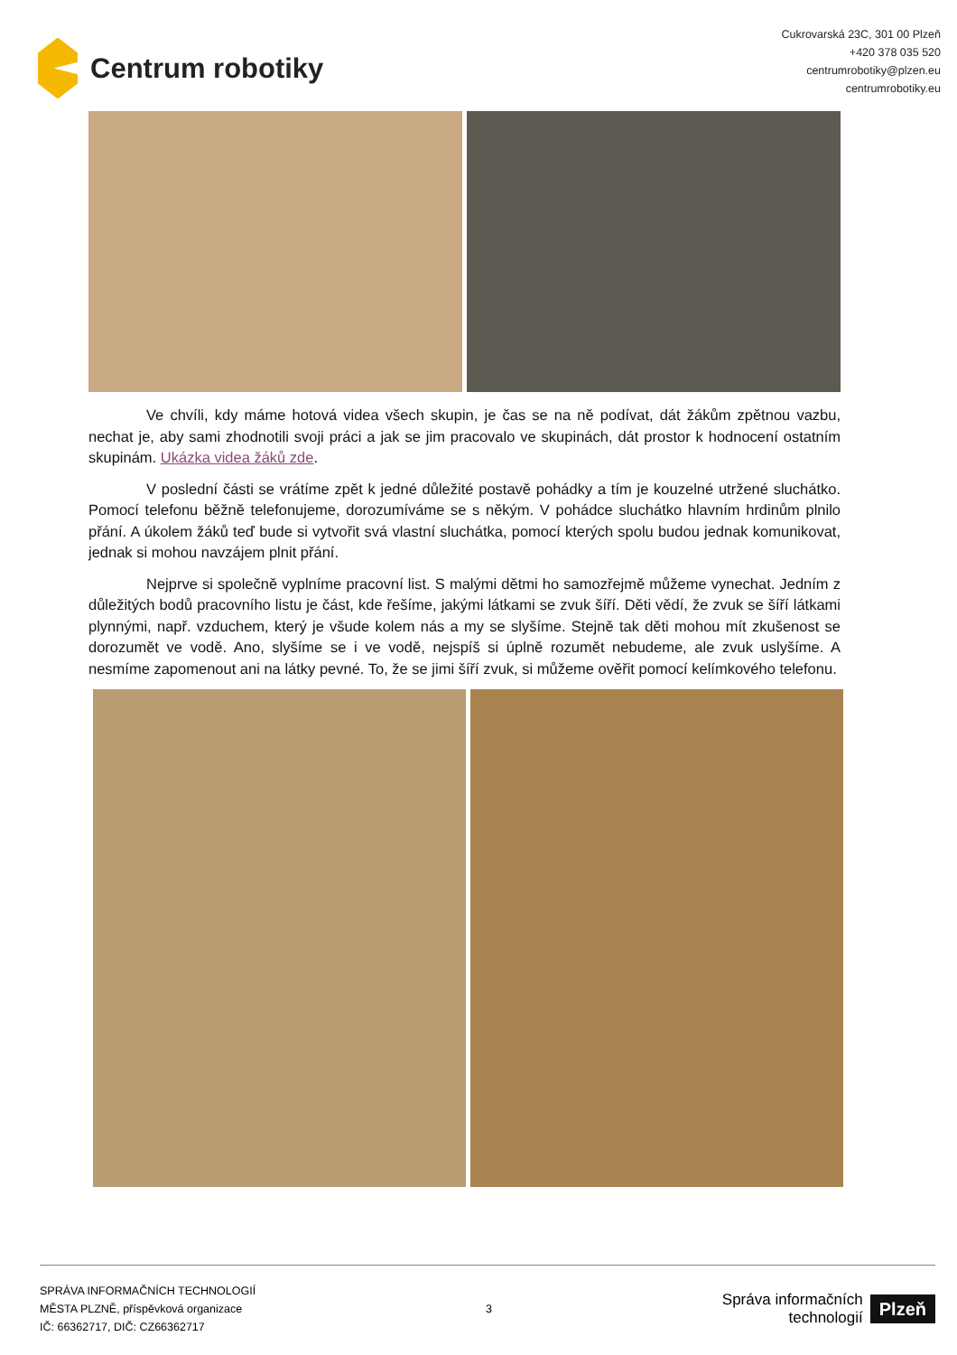Centrum robotiky
Cukrovarská 23C, 301 00 Plzeň
+420 378 035 520
centrumrobotiky@plzen.eu
centrumrobotiky.eu
Ve chvíli, kdy máme hotová videa všech skupin, je čas se na ně podívat, dát žákům zpětnou vazbu, nechat je, aby sami zhodnotili svoji práci a jak se jim pracovalo ve skupinách, dát prostor k hodnocení ostatním skupinám. Ukázka videa žáků zde.
V poslední části se vrátíme zpět k jedné důležité postavě pohádky a tím je kouzelné utržené sluchátko. Pomocí telefonu běžně telefonujeme, dorozumíváme se s někým. V pohádce sluchátko hlavním hrdinům plnilo přání. A úkolem žáků teď bude si vytvořit svá vlastní sluchátka, pomocí kterých spolu budou jednak komunikovat, jednak si mohou navzájem plnit přání.
Nejprve si společně vyplníme pracovní list. S malými dětmi ho samozřejmě můžeme vynechat. Jedním z důležitých bodů pracovního listu je část, kde řešíme, jakými látkami se zvuk šíří. Děti vědí, že zvuk se šíří látkami plynnými, např. vzduchem, který je všude kolem nás a my se slyšíme. Stejně tak děti mohou mít zkušenost se dorozumět ve vodě. Ano, slyšíme se i ve vodě, nejspíš si úplně rozumět nebudeme, ale zvuk uslyšíme. A nesmíme zapomenout ani na látky pevné. To, že se jimi šíří zvuk, si můžeme ověřit pomocí kelímkového telefonu.
SPRÁVA INFORMAČNÍCH TECHNOLOGIÍ
MĚSTA PLZNĚ, příspěvková organizace
IČ: 66362717, DIČ: CZ66362717
3
Správa informačních
technologií
Plzeň